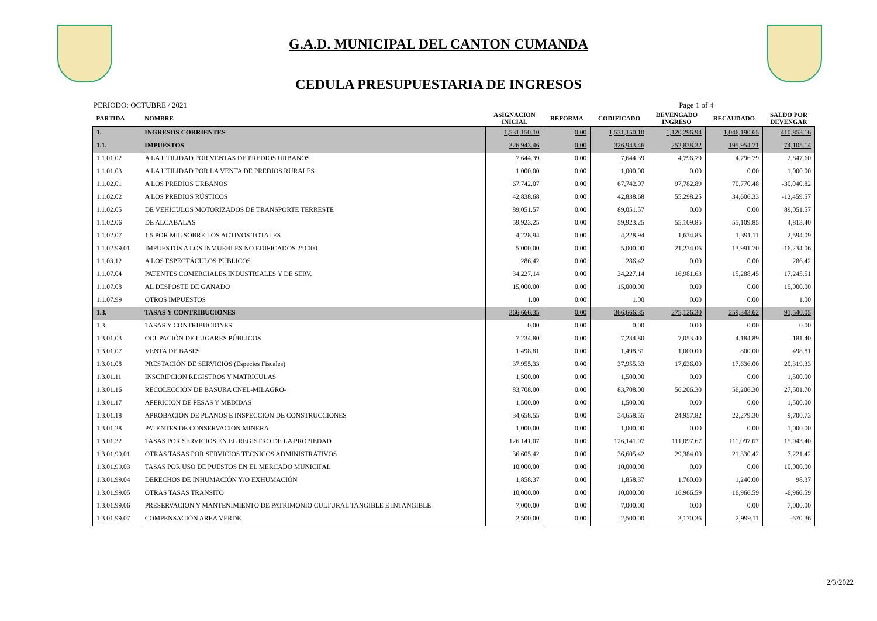G.A.D. MUNICIPAL DEL CANTON CUMANDA
CEDULA PRESUPUESTARIA DE INGRESOS
PERIODO: OCTUBRE / 2021 Page 1 of 4
| PARTIDA | NOMBRE | ASIGNACION INICIAL | REFORMA | CODIFICADO | DEVENGADO INGRESO | RECAUDADO | SALDO POR DEVENGAR |
| --- | --- | --- | --- | --- | --- | --- | --- |
| 1. | INGRESOS CORRIENTES | 1,531,150.10 | 0.00 | 1,531,150.10 | 1,120,296.94 | 1,046,190.65 | 410,853.16 |
| 1.1. | IMPUESTOS | 326,943.46 | 0.00 | 326,943.46 | 252,838.32 | 195,954.71 | 74,105.14 |
| 1.1.01.02 | A LA UTILIDAD POR VENTAS DE PREDIOS URBANOS | 7,644.39 | 0.00 | 7,644.39 | 4,796.79 | 4,796.79 | 2,847.60 |
| 1.1.01.03 | A LA UTILIDAD POR LA VENTA DE PREDIOS RURALES | 1,000.00 | 0.00 | 1,000.00 | 0.00 | 0.00 | 1,000.00 |
| 1.1.02.01 | A LOS PREDIOS URBANOS | 67,742.07 | 0.00 | 67,742.07 | 97,782.89 | 70,770.48 | -30,040.82 |
| 1.1.02.02 | A LOS PREDIOS RÚSTICOS | 42,838.68 | 0.00 | 42,838.68 | 55,298.25 | 34,606.33 | -12,459.57 |
| 1.1.02.05 | DE VEHÍCULOS MOTORIZADOS DE TRANSPORTE TERRESTE | 89,051.57 | 0.00 | 89,051.57 | 0.00 | 0.00 | 89,051.57 |
| 1.1.02.06 | DE ALCABALAS | 59,923.25 | 0.00 | 59,923.25 | 55,109.85 | 55,109.85 | 4,813.40 |
| 1.1.02.07 | 1.5 POR MIL SOBRE LOS ACTIVOS TOTALES | 4,228.94 | 0.00 | 4,228.94 | 1,634.85 | 1,391.11 | 2,594.09 |
| 1.1.02.99.01 | IMPUESTOS A LOS INMUEBLES NO EDIFICADOS 2*1000 | 5,000.00 | 0.00 | 5,000.00 | 21,234.06 | 13,991.70 | -16,234.06 |
| 1.1.03.12 | A LOS ESPECTÁCULOS PÚBLICOS | 286.42 | 0.00 | 286.42 | 0.00 | 0.00 | 286.42 |
| 1.1.07.04 | PATENTES COMERCIALES,INDUSTRIALES Y DE SERV. | 34,227.14 | 0.00 | 34,227.14 | 16,981.63 | 15,288.45 | 17,245.51 |
| 1.1.07.08 | AL DESPOSTE DE GANADO | 15,000.00 | 0.00 | 15,000.00 | 0.00 | 0.00 | 15,000.00 |
| 1.1.07.99 | OTROS IMPUESTOS | 1.00 | 0.00 | 1.00 | 0.00 | 0.00 | 1.00 |
| 1.3. | TASAS Y CONTRIBUCIONES | 366,666.35 | 0.00 | 366,666.35 | 275,126.30 | 259,343.62 | 91,540.05 |
| 1.3. | TASAS Y CONTRIBUCIONES | 0.00 | 0.00 | 0.00 | 0.00 | 0.00 | 0.00 |
| 1.3.01.03 | OCUPACIÓN DE LUGARES PÚBLICOS | 7,234.80 | 0.00 | 7,234.80 | 7,053.40 | 4,184.89 | 181.40 |
| 1.3.01.07 | VENTA DE BASES | 1,498.81 | 0.00 | 1,498.81 | 1,000.00 | 800.00 | 498.81 |
| 1.3.01.08 | PRESTACIÓN DE SERVICIOS (Especies Fiscales) | 37,955.33 | 0.00 | 37,955.33 | 17,636.00 | 17,636.00 | 20,319.33 |
| 1.3.01.11 | INSCRIPCION REGISTROS Y MATRICULAS | 1,500.00 | 0.00 | 1,500.00 | 0.00 | 0.00 | 1,500.00 |
| 1.3.01.16 | RECOLECCIÓN DE BASURA CNEL-MILAGRO- | 83,708.00 | 0.00 | 83,708.00 | 56,206.30 | 56,206.30 | 27,501.70 |
| 1.3.01.17 | AFERICION DE PESAS Y MEDIDAS | 1,500.00 | 0.00 | 1,500.00 | 0.00 | 0.00 | 1,500.00 |
| 1.3.01.18 | APROBACIÓN DE PLANOS E INSPECCIÓN DE CONSTRUCCIONES | 34,658.55 | 0.00 | 34,658.55 | 24,957.82 | 22,279.30 | 9,700.73 |
| 1.3.01.28 | PATENTES DE CONSERVACION MINERA | 1,000.00 | 0.00 | 1,000.00 | 0.00 | 0.00 | 1,000.00 |
| 1.3.01.32 | TASAS POR SERVICIOS EN EL REGISTRO DE LA PROPIEDAD | 126,141.07 | 0.00 | 126,141.07 | 111,097.67 | 111,097.67 | 15,043.40 |
| 1.3.01.99.01 | OTRAS TASAS POR SERVICIOS TECNICOS ADMINISTRATIVOS | 36,605.42 | 0.00 | 36,605.42 | 29,384.00 | 21,330.42 | 7,221.42 |
| 1.3.01.99.03 | TASAS POR USO DE PUESTOS EN EL MERCADO MUNICIPAL | 10,000.00 | 0.00 | 10,000.00 | 0.00 | 0.00 | 10,000.00 |
| 1.3.01.99.04 | DERECHOS DE INHUMACIÓN Y/O EXHUMACIÓN | 1,858.37 | 0.00 | 1,858.37 | 1,760.00 | 1,240.00 | 98.37 |
| 1.3.01.99.05 | OTRAS TASAS TRANSITO | 10,000.00 | 0.00 | 10,000.00 | 16,966.59 | 16,966.59 | -6,966.59 |
| 1.3.01.99.06 | PRESERVACIÓN Y MANTENIMIENTO DE PATRIMONIO CULTURAL TANGIBLE E INTANGIBLE | 7,000.00 | 0.00 | 7,000.00 | 0.00 | 0.00 | 7,000.00 |
| 1.3.01.99.07 | COMPENSACIÓN AREA VERDE | 2,500.00 | 0.00 | 2,500.00 | 3,170.36 | 2,999.11 | -670.36 |
2/3/2022